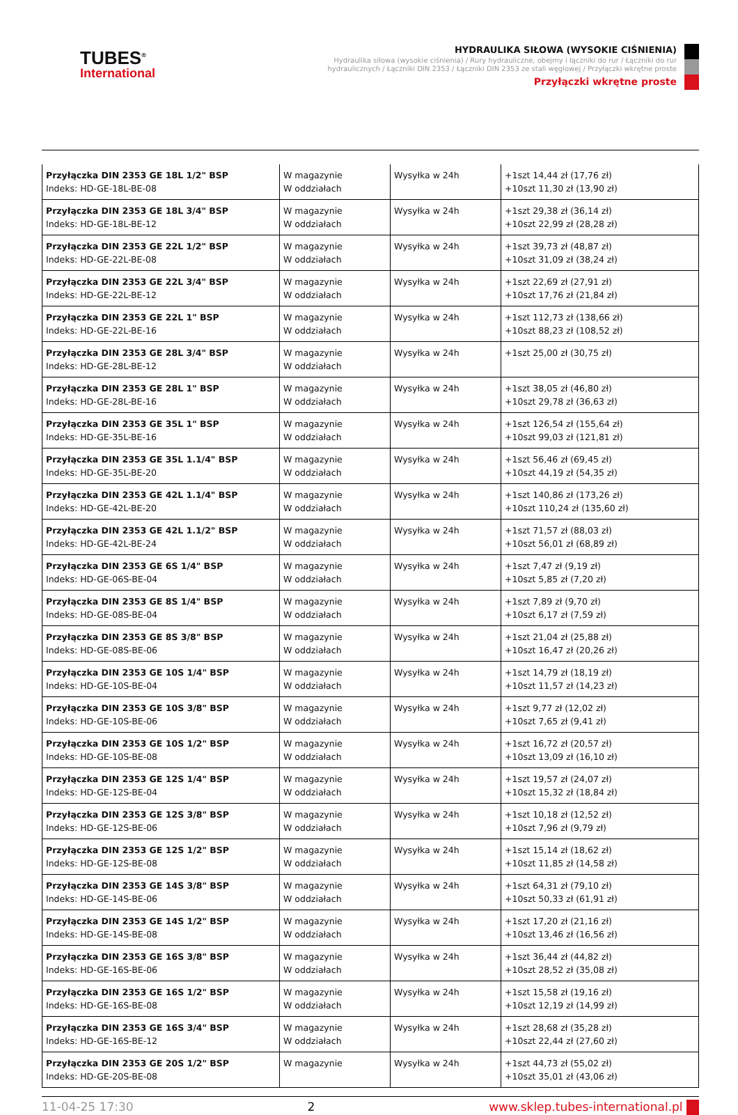TUBES<sup>®</sup>
International
HYDRAULIKA SIŁOWA (WYSOKIE CIŚNIENIA)
Hydraulika siłowa (wysokie ciśnienia) / Rury hydrauliczne, obejmy i łączniki do rur / Łączniki do rur hydraulicznych / Łączniki DIN 2353 / Łączniki DIN 2353 ze stali węglowej / Przyłączki wkrętne proste
Przyłączki wkrętne proste
| Przyłączka DIN 2353 GE 18L 1/2" BSP Indeks: HD-GE-18L-BE-08 | W magazynie W oddziałach | Wysyłka w 24h | +1szt 14,44 zł (17,76 zł) +10szt 11,30 zł (13,90 zł) |
| Przyłączka DIN 2353 GE 18L 3/4" BSP Indeks: HD-GE-18L-BE-12 | W magazynie W oddziałach | Wysyłka w 24h | +1szt 29,38 zł (36,14 zł) +10szt 22,99 zł (28,28 zł) |
| Przyłączka DIN 2353 GE 22L 1/2" BSP Indeks: HD-GE-22L-BE-08 | W magazynie W oddziałach | Wysyłka w 24h | +1szt 39,73 zł (48,87 zł) +10szt 31,09 zł (38,24 zł) |
| Przyłączka DIN 2353 GE 22L 3/4" BSP Indeks: HD-GE-22L-BE-12 | W magazynie W oddziałach | Wysyłka w 24h | +1szt 22,69 zł (27,91 zł) +10szt 17,76 zł (21,84 zł) |
| Przyłączka DIN 2353 GE 22L 1" BSP Indeks: HD-GE-22L-BE-16 | W magazynie W oddziałach | Wysyłka w 24h | +1szt 112,73 zł (138,66 zł) +10szt 88,23 zł (108,52 zł) |
| Przyłączka DIN 2353 GE 28L 3/4" BSP Indeks: HD-GE-28L-BE-12 | W magazynie W oddziałach | Wysyłka w 24h | +1szt 25,00 zł (30,75 zł) |
| Przyłączka DIN 2353 GE 28L 1" BSP Indeks: HD-GE-28L-BE-16 | W magazynie W oddziałach | Wysyłka w 24h | +1szt 38,05 zł (46,80 zł) +10szt 29,78 zł (36,63 zł) |
| Przyłączka DIN 2353 GE 35L 1" BSP Indeks: HD-GE-35L-BE-16 | W magazynie W oddziałach | Wysyłka w 24h | +1szt 126,54 zł (155,64 zł) +10szt 99,03 zł (121,81 zł) |
| Przyłączka DIN 2353 GE 35L 1.1/4" BSP Indeks: HD-GE-35L-BE-20 | W magazynie W oddziałach | Wysyłka w 24h | +1szt 56,46 zł (69,45 zł) +10szt 44,19 zł (54,35 zł) |
| Przyłączka DIN 2353 GE 42L 1.1/4" BSP Indeks: HD-GE-42L-BE-20 | W magazynie W oddziałach | Wysyłka w 24h | +1szt 140,86 zł (173,26 zł) +10szt 110,24 zł (135,60 zł) |
| Przyłączka DIN 2353 GE 42L 1.1/2" BSP Indeks: HD-GE-42L-BE-24 | W magazynie W oddziałach | Wysyłka w 24h | +1szt 71,57 zł (88,03 zł) +10szt 56,01 zł (68,89 zł) |
| Przyłączka DIN 2353 GE 6S 1/4" BSP Indeks: HD-GE-06S-BE-04 | W magazynie W oddziałach | Wysyłka w 24h | +1szt 7,47 zł (9,19 zł) +10szt 5,85 zł (7,20 zł) |
| Przyłączka DIN 2353 GE 8S 1/4" BSP Indeks: HD-GE-08S-BE-04 | W magazynie W oddziałach | Wysyłka w 24h | +1szt 7,89 zł (9,70 zł) +10szt 6,17 zł (7,59 zł) |
| Przyłączka DIN 2353 GE 8S 3/8" BSP Indeks: HD-GE-08S-BE-06 | W magazynie W oddziałach | Wysyłka w 24h | +1szt 21,04 zł (25,88 zł) +10szt 16,47 zł (20,26 zł) |
| Przyłączka DIN 2353 GE 10S 1/4" BSP Indeks: HD-GE-10S-BE-04 | W magazynie W oddziałach | Wysyłka w 24h | +1szt 14,79 zł (18,19 zł) +10szt 11,57 zł (14,23 zł) |
| Przyłączka DIN 2353 GE 10S 3/8" BSP Indeks: HD-GE-10S-BE-06 | W magazynie W oddziałach | Wysyłka w 24h | +1szt 9,77 zł (12,02 zł) +10szt 7,65 zł (9,41 zł) |
| Przyłączka DIN 2353 GE 10S 1/2" BSP Indeks: HD-GE-10S-BE-08 | W magazynie W oddziałach | Wysyłka w 24h | +1szt 16,72 zł (20,57 zł) +10szt 13,09 zł (16,10 zł) |
| Przyłączka DIN 2353 GE 12S 1/4" BSP Indeks: HD-GE-12S-BE-04 | W magazynie W oddziałach | Wysyłka w 24h | +1szt 19,57 zł (24,07 zł) +10szt 15,32 zł (18,84 zł) |
| Przyłączka DIN 2353 GE 12S 3/8" BSP Indeks: HD-GE-12S-BE-06 | W magazynie W oddziałach | Wysyłka w 24h | +1szt 10,18 zł (12,52 zł) +10szt 7,96 zł (9,79 zł) |
| Przyłączka DIN 2353 GE 12S 1/2" BSP Indeks: HD-GE-12S-BE-08 | W magazynie W oddziałach | Wysyłka w 24h | +1szt 15,14 zł (18,62 zł) +10szt 11,85 zł (14,58 zł) |
| Przyłączka DIN 2353 GE 14S 3/8" BSP Indeks: HD-GE-14S-BE-06 | W magazynie W oddziałach | Wysyłka w 24h | +1szt 64,31 zł (79,10 zł) +10szt 50,33 zł (61,91 zł) |
| Przyłączka DIN 2353 GE 14S 1/2" BSP Indeks: HD-GE-14S-BE-08 | W magazynie W oddziałach | Wysyłka w 24h | +1szt 17,20 zł (21,16 zł) +10szt 13,46 zł (16,56 zł) |
| Przyłączka DIN 2353 GE 16S 3/8" BSP Indeks: HD-GE-16S-BE-06 | W magazynie W oddziałach | Wysyłka w 24h | +1szt 36,44 zł (44,82 zł) +10szt 28,52 zł (35,08 zł) |
| Przyłączka DIN 2353 GE 16S 1/2" BSP Indeks: HD-GE-16S-BE-08 | W magazynie W oddziałach | Wysyłka w 24h | +1szt 15,58 zł (19,16 zł) +10szt 12,19 zł (14,99 zł) |
| Przyłączka DIN 2353 GE 16S 3/4" BSP Indeks: HD-GE-16S-BE-12 | W magazynie W oddziałach | Wysyłka w 24h | +1szt 28,68 zł (35,28 zł) +10szt 22,44 zł (27,60 zł) |
| Przyłączka DIN 2353 GE 20S 1/2" BSP Indeks: HD-GE-20S-BE-08 | W magazynie | Wysyłka w 24h | +1szt 44,73 zł (55,02 zł) +10szt 35,01 zł (43,06 zł) |
11-04-25 17:30 2 www.sklep.tubes-international.pl